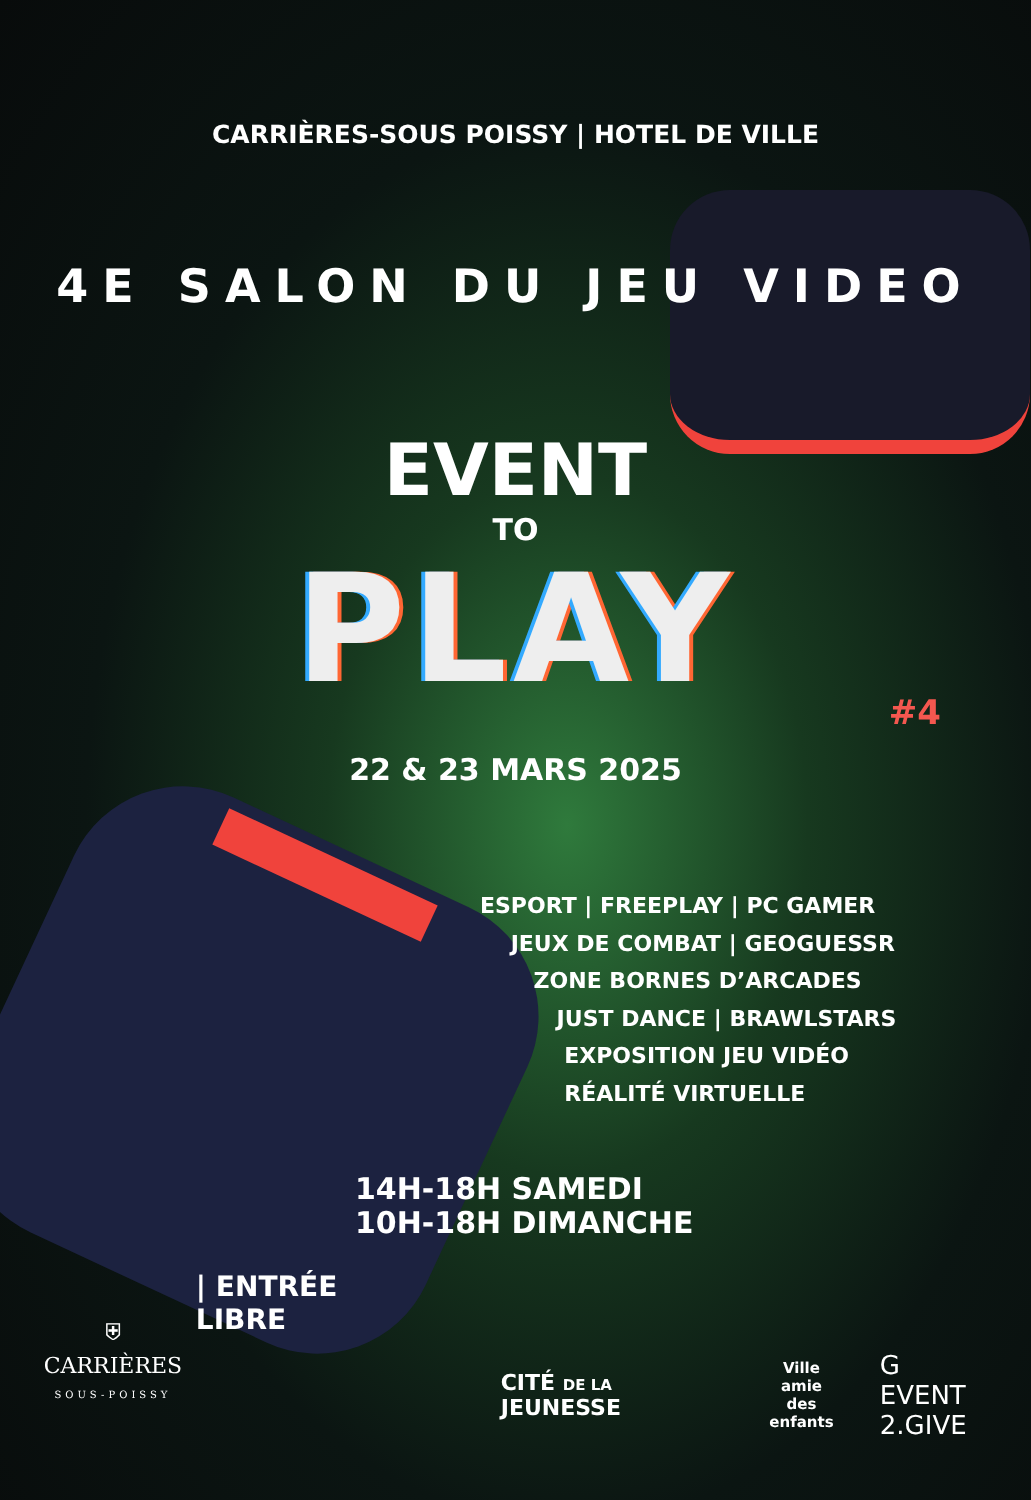CARRIÈRES-SOUS POISSY | HOTEL DE VILLE
4E SALON DU JEU VIDEO
EVENT
TO
PLAY
#4
22 & 23 MARS 2025
ESPORT | FREEPLAY | PC GAMER
JEUX DE COMBAT | GEOGUESSR
ZONE BORNES D’ARCADES
JUST DANCE | BRAWLSTARS
EXPOSITION JEU VIDÉO
RÉALITÉ VIRTUELLE
14H-18H SAMEDI
10H-18H DIMANCHE
⛨
CARRIÈRES
SOUS-POISSY
| ENTRÉE LIBRE
CITÉ DE LA JEUNESSE
Ville
amie
des enfants
G EVENT
2.GIVE